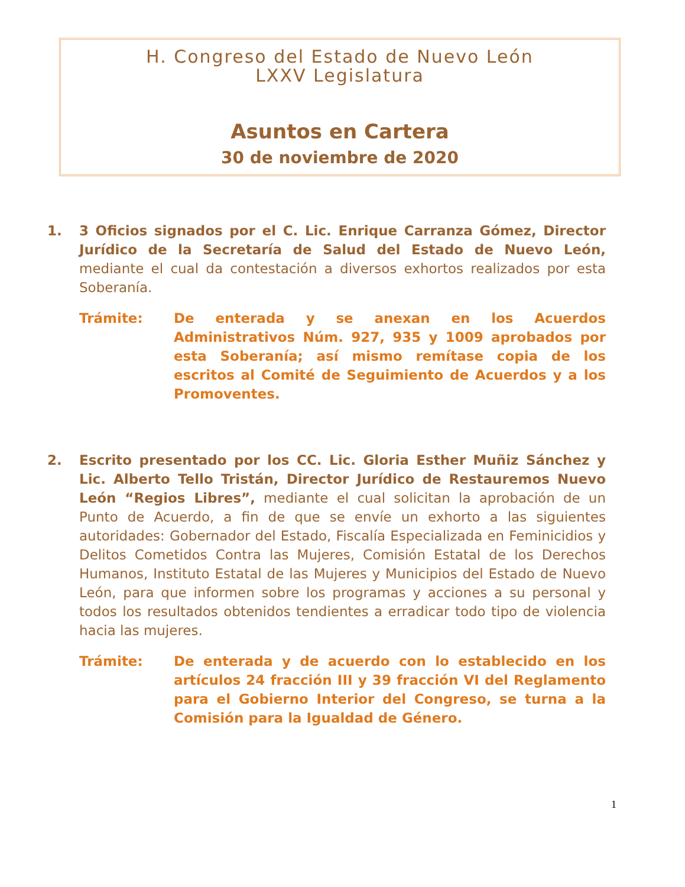H. Congreso del Estado de Nuevo León
LXXV Legislatura
Asuntos en Cartera
30 de noviembre de 2020
1. 3 Oficios signados por el C. Lic. Enrique Carranza Gómez, Director Jurídico de la Secretaría de Salud del Estado de Nuevo León, mediante el cual da contestación a diversos exhortos realizados por esta Soberanía.
Trámite: De enterada y se anexan en los Acuerdos Administrativos Núm. 927, 935 y 1009 aprobados por esta Soberanía; así mismo remítase copia de los escritos al Comité de Seguimiento de Acuerdos y a los Promoventes.
2. Escrito presentado por los CC. Lic. Gloria Esther Muñiz Sánchez y Lic. Alberto Tello Tristán, Director Jurídico de Restauremos Nuevo León “Regios Libres”, mediante el cual solicitan la aprobación de un Punto de Acuerdo, a fin de que se envíe un exhorto a las siguientes autoridades: Gobernador del Estado, Fiscalía Especializada en Feminicidios y Delitos Cometidos Contra las Mujeres, Comisión Estatal de los Derechos Humanos, Instituto Estatal de las Mujeres y Municipios del Estado de Nuevo León, para que informen sobre los programas y acciones a su personal y todos los resultados obtenidos tendientes a erradicar todo tipo de violencia hacia las mujeres.
Trámite: De enterada y de acuerdo con lo establecido en los artículos 24 fracción III y 39 fracción VI del Reglamento para el Gobierno Interior del Congreso, se turna a la Comisión para la Igualdad de Género.
1